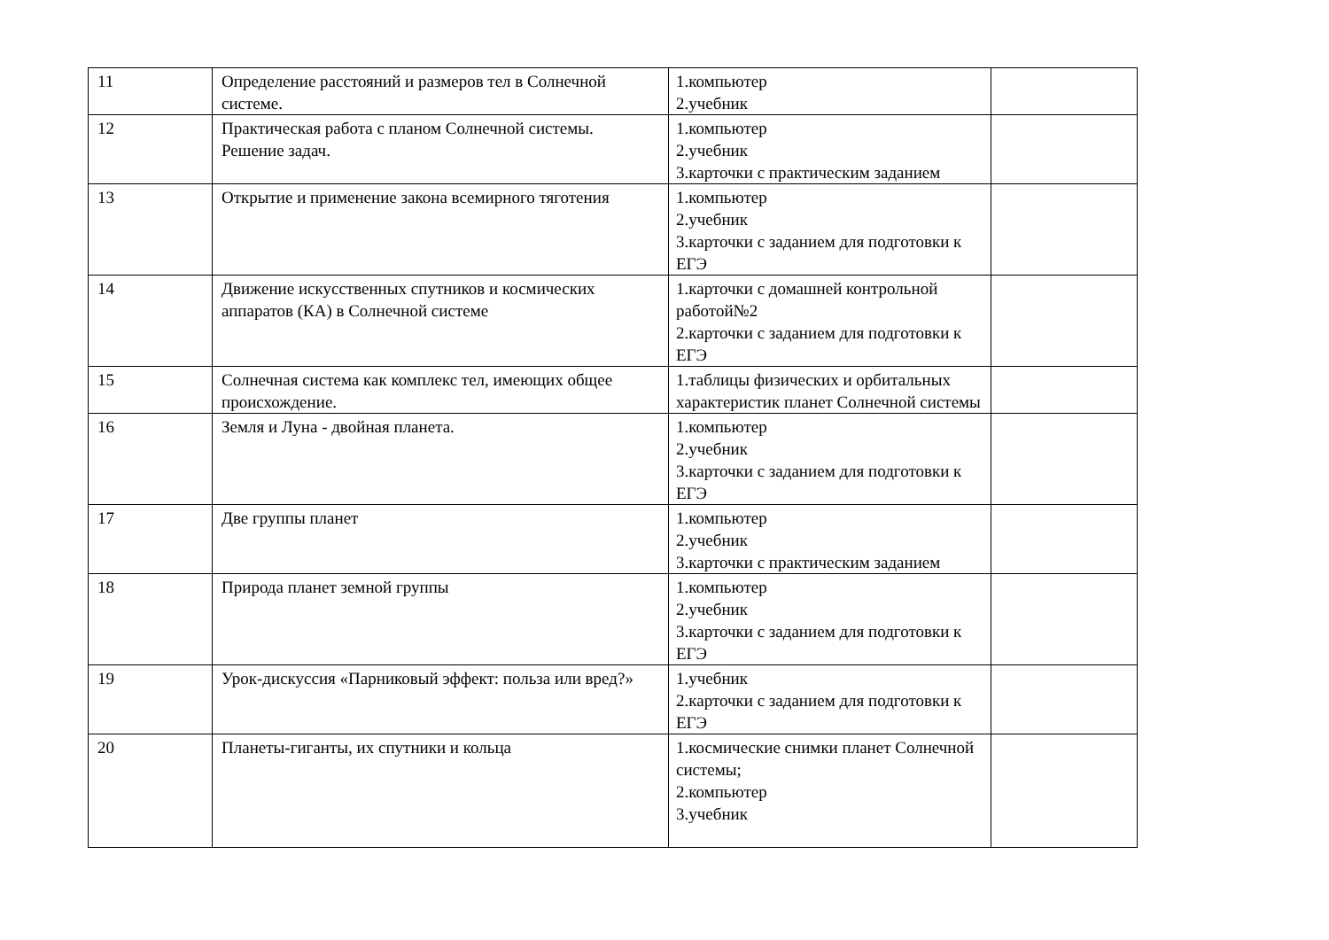| 11 | Определение расстояний и размеров тел в Солнечной системе. | 1.компьютер 2.учебник | |
| 12 | Практическая работа с планом Солнечной системы. Решение задач. | 1.компьютер 2.учебник 3.карточки с практическим заданием | |
| 13 | Открытие и применение закона всемирного тяготения | 1.компьютер 2.учебник 3.карточки с заданием для подготовки к ЕГЭ | |
| 14 | Движение искусственных спутников и космических аппаратов (КА) в Солнечной системе | 1.карточки с домашней контрольной работой№2 2.карточки с заданием для подготовки к ЕГЭ | |
| 15 | Солнечная система как комплекс тел, имеющих общее происхождение. | 1.таблицы физических и орбитальных характеристик планет Солнечной системы | |
| 16 | Земля и Луна - двойная планета. | 1.компьютер 2.учебник 3.карточки с заданием для подготовки к ЕГЭ | |
| 17 | Две группы планет | 1.компьютер 2.учебник 3.карточки с практическим заданием | |
| 18 | Природа планет земной группы | 1.компьютер 2.учебник 3.карточки с заданием для подготовки к ЕГЭ | |
| 19 | Урок-дискуссия «Парниковый эффект: польза или вред?» | 1.учебник 2.карточки с заданием для подготовки к ЕГЭ | |
| 20 | Планеты-гиганты, их спутники и кольца | 1.космические снимки планет Солнечной системы; 2.компьютер 3.учебник | |